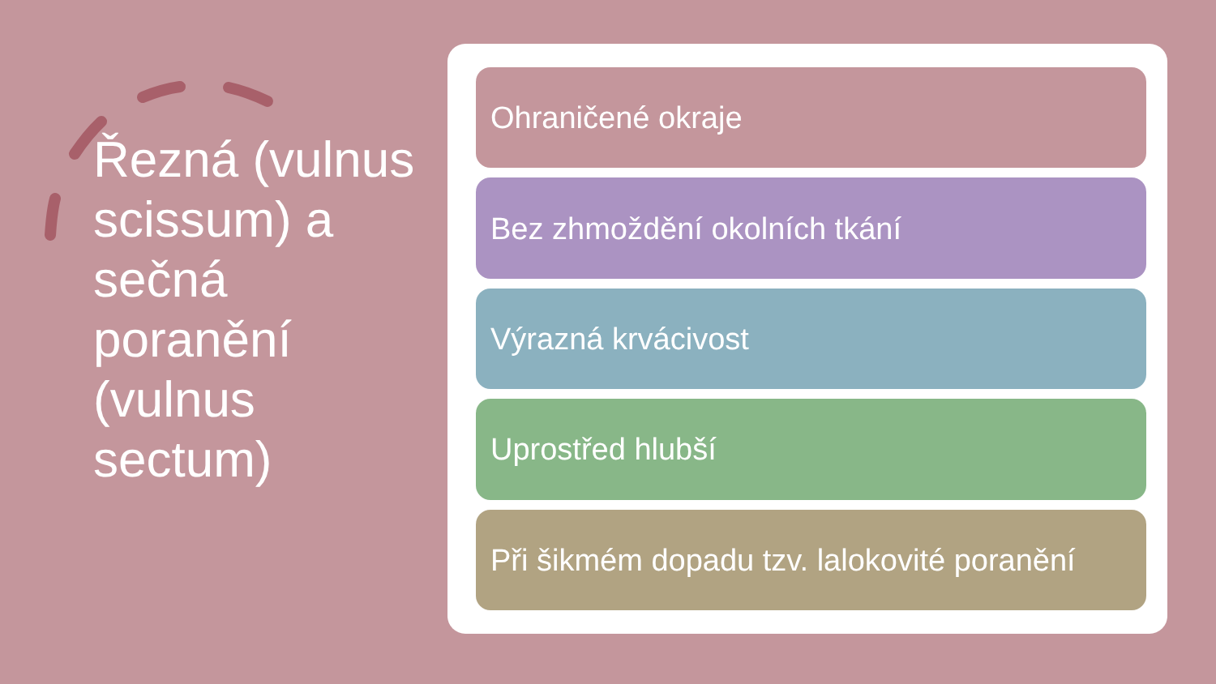Řezná (vulnus scissum) a sečná poranění (vulnus sectum)
Ohraničené okraje
Bez zhmoždění okolních tkání
Výrazná krvácivost
Uprostřed hlubší
Při šikmém dopadu tzv. lalokovité poranění